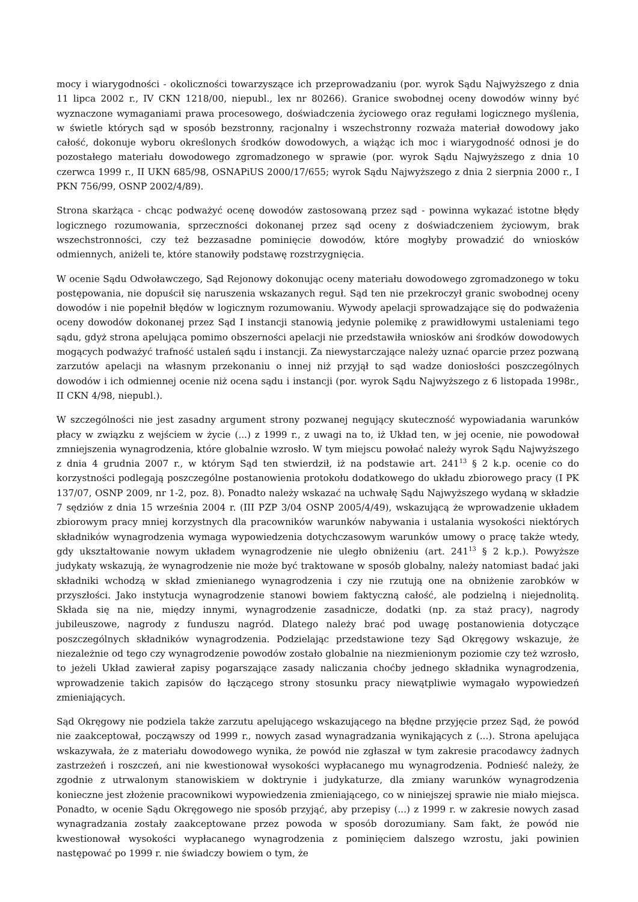mocy i wiarygodności - okoliczności towarzyszące ich przeprowadzaniu (por. wyrok Sądu Najwyższego z dnia 11 lipca 2002 r., IV CKN 1218/00, niepubl., lex nr 80266). Granice swobodnej oceny dowodów winny być wyznaczone wymaganiami prawa procesowego, doświadczenia życiowego oraz regułami logicznego myślenia, w świetle których sąd w sposób bezstronny, racjonalny i wszechstronny rozważa materiał dowodowy jako całość, dokonuje wyboru określonych środków dowodowych, a wiążąc ich moc i wiarygodność odnosi je do pozostałego materiału dowodowego zgromadzonego w sprawie (por. wyrok Sądu Najwyższego z dnia 10 czerwca 1999 r., II UKN 685/98, OSNAPiUS 2000/17/655; wyrok Sądu Najwyższego z dnia 2 sierpnia 2000 r., I PKN 756/99, OSNP 2002/4/89).
Strona skarżąca - chcąc podważyć ocenę dowodów zastosowaną przez sąd - powinna wykazać istotne błędy logicznego rozumowania, sprzeczności dokonanej przez sąd oceny z doświadczeniem życiowym, brak wszechstronności, czy też bezzasadne pominięcie dowodów, które mogłyby prowadzić do wniosków odmiennych, aniżeli te, które stanowiły podstawę rozstrzygnięcia.
W ocenie Sądu Odwoławczego, Sąd Rejonowy dokonując oceny materiału dowodowego zgromadzonego w toku postępowania, nie dopuścił się naruszenia wskazanych reguł. Sąd ten nie przekroczył granic swobodnej oceny dowodów i nie popełnił błędów w logicznym rozumowaniu. Wywody apelacji sprowadzające się do podważenia oceny dowodów dokonanej przez Sąd I instancji stanowią jedynie polemikę z prawidłowymi ustaleniami tego sądu, gdyż strona apelująca pomimo obszerności apelacji nie przedstawiła wniosków ani środków dowodowych mogących podważyć trafność ustaleń sądu i instancji. Za niewystarczające należy uznać oparcie przez pozwaną zarzutów apelacji na własnym przekonaniu o innej niż przyjął to sąd wadze doniosłości poszczególnych dowodów i ich odmiennej ocenie niż ocena sądu i instancji (por. wyrok Sądu Najwyższego z 6 listopada 1998r., II CKN 4/98, niepubl.).
W szczególności nie jest zasadny argument strony pozwanej negujący skuteczność wypowiadania warunków płacy w związku z wejściem w życie (...) z 1999 r., z uwagi na to, iż Układ ten, w jej ocenie, nie powodował zmniejszenia wynagrodzenia, które globalnie wzrosło. W tym miejscu powołać należy wyrok Sądu Najwyższego z dnia 4 grudnia 2007 r., w którym Sąd ten stwierdził, iż na podstawie art. 241<sup>13</sup> § 2 k.p. ocenie co do korzystności podlegają poszczególne postanowienia protokołu dodatkowego do układu zbiorowego pracy (I PK 137/07, OSNP 2009, nr 1-2, poz. 8). Ponadto należy wskazać na uchwałę Sądu Najwyższego wydaną w składzie 7 sędziów z dnia 15 września 2004 r. (III PZP 3/04 OSNP 2005/4/49), wskazującą że wprowadzenie układem zbiorowym pracy mniej korzystnych dla pracowników warunków nabywania i ustalania wysokości niektórych składników wynagrodzenia wymaga wypowiedzenia dotychczasowym warunków umowy o pracę także wtedy, gdy ukształtowanie nowym układem wynagrodzenie nie uległo obniżeniu (art. 241<sup>13</sup> § 2 k.p.). Powyższe judykaty wskazują, że wynagrodzenie nie może być traktowane w sposób globalny, należy natomiast badać jaki składniki wchodzą w skład zmienianego wynagrodzenia i czy nie rzutują one na obniżenie zarobków w przyszłości. Jako instytucja wynagrodzenie stanowi bowiem faktyczną całość, ale podzielną i niejednolitą. Składa się na nie, między innymi, wynagrodzenie zasadnicze, dodatki (np. za staż pracy), nagrody jubileuszowe, nagrody z funduszu nagród. Dlatego należy brać pod uwagę postanowienia dotyczące poszczególnych składników wynagrodzenia. Podzielając przedstawione tezy Sąd Okręgowy wskazuje, że niezależnie od tego czy wynagrodzenie powodów zostało globalnie na niezmienionym poziomie czy też wzrosło, to jeżeli Układ zawierał zapisy pogarszające zasady naliczania choćby jednego składnika wynagrodzenia, wprowadzenie takich zapisów do łączącego strony stosunku pracy niewątpliwie wymagało wypowiedzeń zmieniających.
Sąd Okręgowy nie podziela także zarzutu apelującego wskazującego na błędne przyjęcie przez Sąd, że powód nie zaakceptował, począwszy od 1999 r., nowych zasad wynagradzania wynikających z (...). Strona apelująca wskazywała, że z materiału dowodowego wynika, że powód nie zgłaszał w tym zakresie pracodawcy żadnych zastrzeżeń i roszczeń, ani nie kwestionował wysokości wypłacanego mu wynagrodzenia. Podnieść należy, że zgodnie z utrwalonym stanowiskiem w doktrynie i judykaturze, dla zmiany warunków wynagrodzenia konieczne jest złożenie pracownikowi wypowiedzenia zmieniającego, co w niniejszej sprawie nie miało miejsca. Ponadto, w ocenie Sądu Okręgowego nie sposób przyjąć, aby przepisy (...) z 1999 r. w zakresie nowych zasad wynagradzania zostały zaakceptowane przez powoda w sposób dorozumiany. Sam fakt, że powód nie kwestionował wysokości wypłacanego wynagrodzenia z pominięciem dalszego wzrostu, jaki powinien następować po 1999 r. nie świadczy bowiem o tym, że